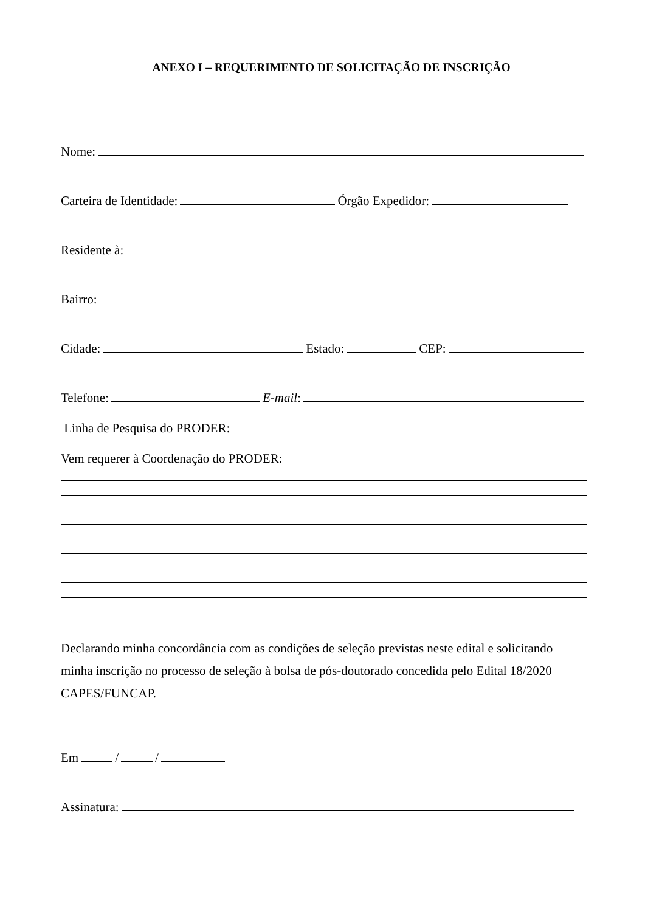ANEXO I – REQUERIMENTO DE SOLICITAÇÃO DE INSCRIÇÃO
Nome:
Carteira de Identidade: Órgão Expedidor:
Residente à:
Bairro:
Cidade: Estado: CEP:
Telefone: E-mail:
Linha de Pesquisa do PRODER:
Vem requerer à Coordenação do PRODER:
Declarando minha concordância com as condições de seleção previstas neste edital e solicitando minha inscrição no processo de seleção à bolsa de pós-doutorado concedida pelo Edital 18/2020 CAPES/FUNCAP.
Em / /
Assinatura: